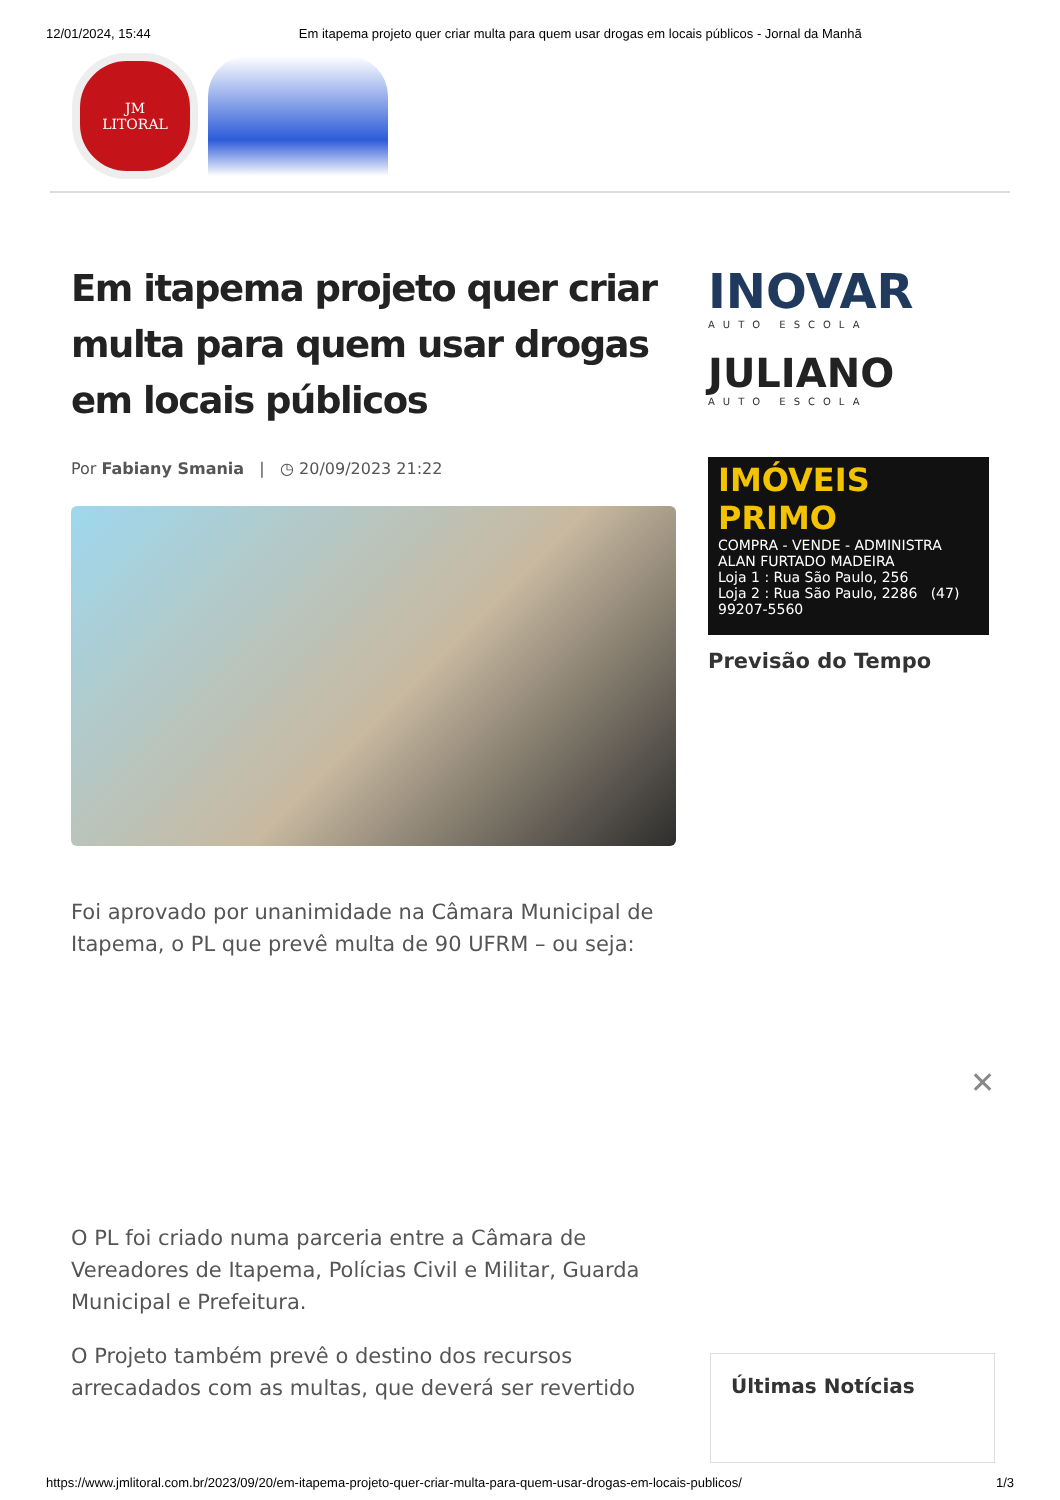12/01/2024, 15:44 Em itapema projeto quer criar multa para quem usar drogas em locais públicos - Jornal da Manhã
JM
LITORAL
Em itapema projeto quer criar multa para quem usar drogas em locais públicos
Por Fabiany Smania | ◷ 20/09/2023 21:22
Foi aprovado por unanimidade na Câmara Municipal de Itapema, o PL que prevê multa de 90 UFRM – ou seja:
O PL foi criado numa parceria entre a Câmara de Vereadores de Itapema, Polícias Civil e Militar, Guarda Municipal e Prefeitura.
O Projeto também prevê o destino dos recursos arrecadados com as multas, que deverá ser revertido
INOVAR
AUTO ESCOLA
JULIANO
AUTO ESCOLA
IMÓVEIS PRIMO
COMPRA - VENDE - ADMINISTRA
ALAN FURTADO MADEIRA
Loja 1 : Rua São Paulo, 256
Loja 2 : Rua São Paulo, 2286 (47) 99207-5560
Previsão do Tempo
✕
Últimas Notícias
https://www.jmlitoral.com.br/2023/09/20/em-itapema-projeto-quer-criar-multa-para-quem-usar-drogas-em-locais-publicos/ 1/3